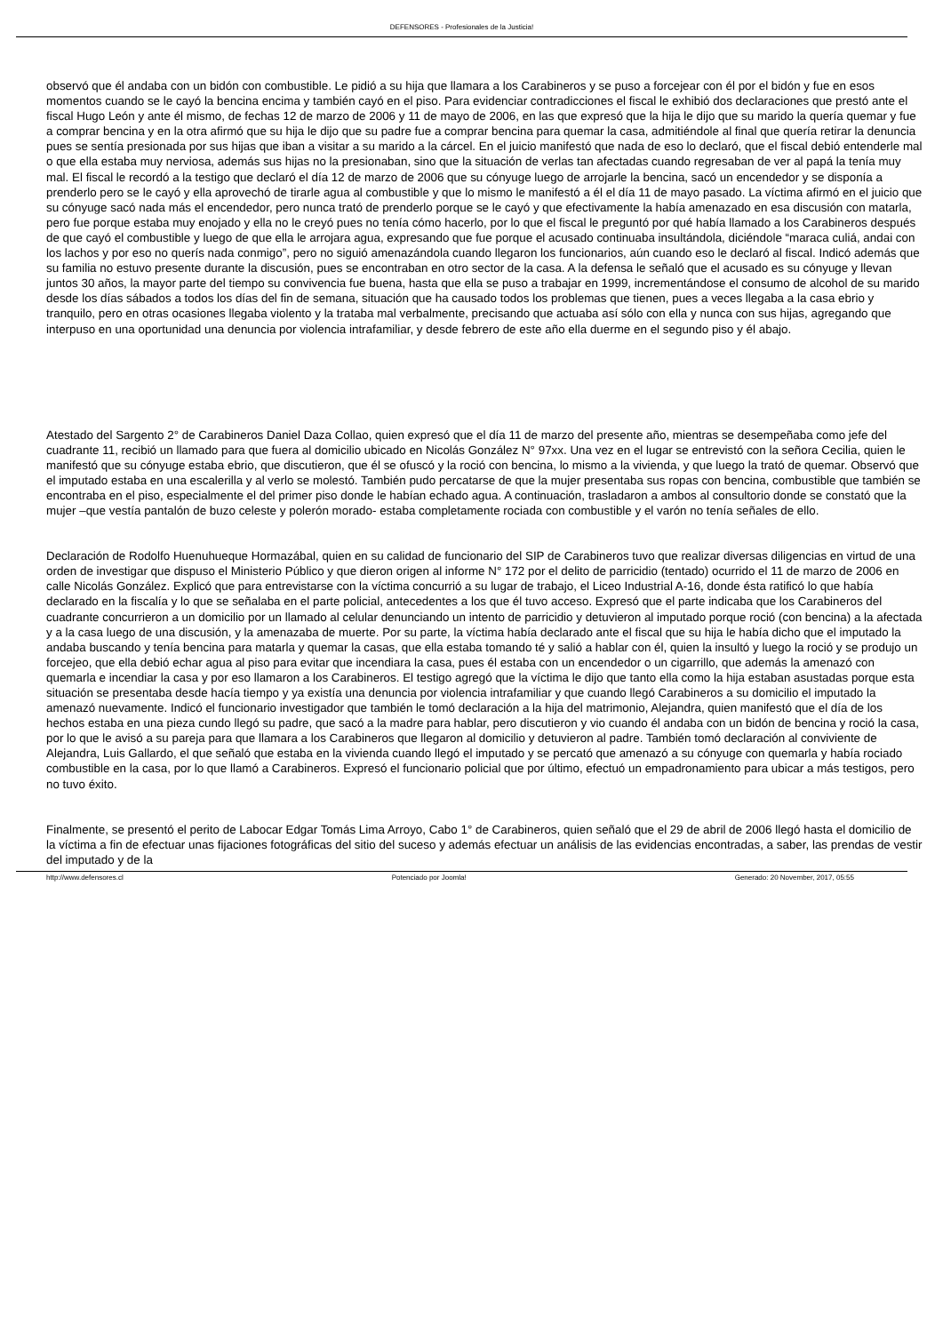DEFENSORES - Profesionales de la Justicia!
observó que él andaba con un bidón con combustible. Le pidió a su hija que llamara a los Carabineros y se puso a forcejear con él por el bidón y fue en esos momentos cuando se le cayó la bencina encima y también cayó en el piso. Para evidenciar contradicciones el fiscal le exhibió dos declaraciones que prestó ante el fiscal Hugo León y ante él mismo, de fechas 12 de marzo de 2006 y 11 de mayo de 2006, en las que expresó que la hija le dijo que su marido la quería quemar y fue a comprar bencina y en la otra afirmó que su hija le dijo que su padre fue a comprar bencina para quemar la casa, admitiéndole al final que quería retirar la denuncia pues se sentía presionada por sus hijas que iban a visitar a su marido a la cárcel. En el juicio manifestó que nada de eso lo declaró, que el fiscal debió entenderle mal o que ella estaba muy nerviosa, además sus hijas no la presionaban, sino que la situación de verlas tan afectadas cuando regresaban de ver al papá la tenía muy mal. El fiscal le recordó a la testigo que declaró el día 12 de marzo de 2006 que su cónyuge luego de arrojarle la bencina, sacó un encendedor y se disponía a prenderlo pero se le cayó y ella aprovechó de tirarle agua al combustible y que lo mismo le manifestó a él el día 11 de mayo pasado. La víctima afirmó en el juicio que su cónyuge sacó nada más el encendedor, pero nunca trató de prenderlo porque se le cayó y que efectivamente la había amenazado en esa discusión con matarla, pero fue porque estaba muy enojado y ella no le creyó pues no tenía cómo hacerlo, por lo que el fiscal le preguntó por qué había llamado a los Carabineros después de que cayó el combustible y luego de que ella le arrojara agua, expresando que fue porque el acusado continuaba insultándola, diciéndole “maraca culiá, andai con los lachos y por eso no querís nada conmigo”, pero no siguió amenazándola cuando llegaron los funcionarios, aún cuando eso le declaró al fiscal. Indicó además que su familia no estuvo presente durante la discusión, pues se encontraban en otro sector de la casa. A la defensa le señaló que el acusado es su cónyuge y llevan juntos 30 años, la mayor parte del tiempo su convivencia fue buena, hasta que ella se puso a trabajar en 1999, incrementándose el consumo de alcohol de su marido desde los días sábados a todos los días del fin de semana, situación que ha causado todos los problemas que tienen, pues a veces llegaba a la casa ebrio y tranquilo, pero en otras ocasiones llegaba violento y la trataba mal verbalmente, precisando que actuaba así sólo con ella y nunca con sus hijas, agregando que interpuso en una oportunidad una denuncia por violencia intrafamiliar, y desde febrero de este año ella duerme en el segundo piso y él abajo.
Atestado del Sargento 2° de Carabineros Daniel Daza Collao, quien expresó que el día 11 de marzo del presente año, mientras se desempeñaba como jefe del cuadrante 11, recibió un llamado para que fuera al domicilio ubicado en Nicolás González N° 97xx. Una vez en el lugar se entrevistó con la señora Cecilia, quien le manifestó que su cónyuge estaba ebrio, que discutieron, que él se ofuscó y la roció con bencina, lo mismo a la vivienda, y que luego la trató de quemar. Observó que el imputado estaba en una escalerilla y al verlo se molestó. También pudo percatarse de que la mujer presentaba sus ropas con bencina, combustible que también se encontraba en el piso, especialmente el del primer piso donde le habían echado agua. A continuación, trasladaron a ambos al consultorio donde se constató que la mujer –que vestía pantalón de buzo celeste y polerón morado- estaba completamente rociada con combustible y el varón no tenía señales de ello.
Declaración de Rodolfo Huenuhueque Hormazábal, quien en su calidad de funcionario del SIP de Carabineros tuvo que realizar diversas diligencias en virtud de una orden de investigar que dispuso el Ministerio Público y que dieron origen al informe N° 172 por el delito de parricidio (tentado) ocurrido el 11 de marzo de 2006 en calle Nicolás González. Explicó que para entrevistarse con la víctima concurrió a su lugar de trabajo, el Liceo Industrial A-16, donde ésta ratificó lo que había declarado en la fiscalía y lo que se señalaba en el parte policial, antecedentes a los que él tuvo acceso. Expresó que el parte indicaba que los Carabineros del cuadrante concurrieron a un domicilio por un llamado al celular denunciando un intento de parricidio y detuvieron al imputado porque roció (con bencina) a la afectada y a la casa luego de una discusión, y la amenazaba de muerte. Por su parte, la víctima había declarado ante el fiscal que su hija le había dicho que el imputado la andaba buscando y tenía bencina para matarla y quemar la casas, que ella estaba tomando té y salió a hablar con él, quien la insultó y luego la roció y se produjo un forcejeo, que ella debió echar agua al piso para evitar que incendiara la casa, pues él estaba con un encendedor o un cigarrillo, que además la amenazó con quemarla e incendiar la casa y por eso llamaron a los Carabineros. El testigo agregó que la víctima le dijo que tanto ella como la hija estaban asustadas porque esta situación se presentaba desde hacía tiempo y ya existía una denuncia por violencia intrafamiliar y que cuando llegó Carabineros a su domicilio el imputado la amenazó nuevamente. Indicó el funcionario investigador que también le tomó declaración a la hija del matrimonio, Alejandra, quien manifestó que el día de los hechos estaba en una pieza cundo llegó su padre, que sacó a la madre para hablar, pero discutieron y vio cuando él andaba con un bidón de bencina y roció la casa, por lo que le avisó a su pareja para que llamara a los Carabineros que llegaron al domicilio y detuvieron al padre. También tomó declaración al conviviente de Alejandra, Luis Gallardo, el que señaló que estaba en la vivienda cuando llegó el imputado y se percató que amenazó a su cónyuge con quemarla y había rociado combustible en la casa, por lo que llamó a Carabineros. Expresó el funcionario policial que por último, efectuó un empadronamiento para ubicar a más testigos, pero no tuvo éxito.
Finalmente, se presentó el perito de Labocar Edgar Tomás Lima Arroyo, Cabo 1° de Carabineros, quien señaló que el 29 de abril de 2006 llegó hasta el domicilio de la víctima a fin de efectuar unas fijaciones fotográficas del sitio del suceso y además efectuar un análisis de las evidencias encontradas, a saber, las prendas de vestir del imputado y de la
http://www.defensores.cl Potenciado por Joomla! Generado: 20 November, 2017, 05:55